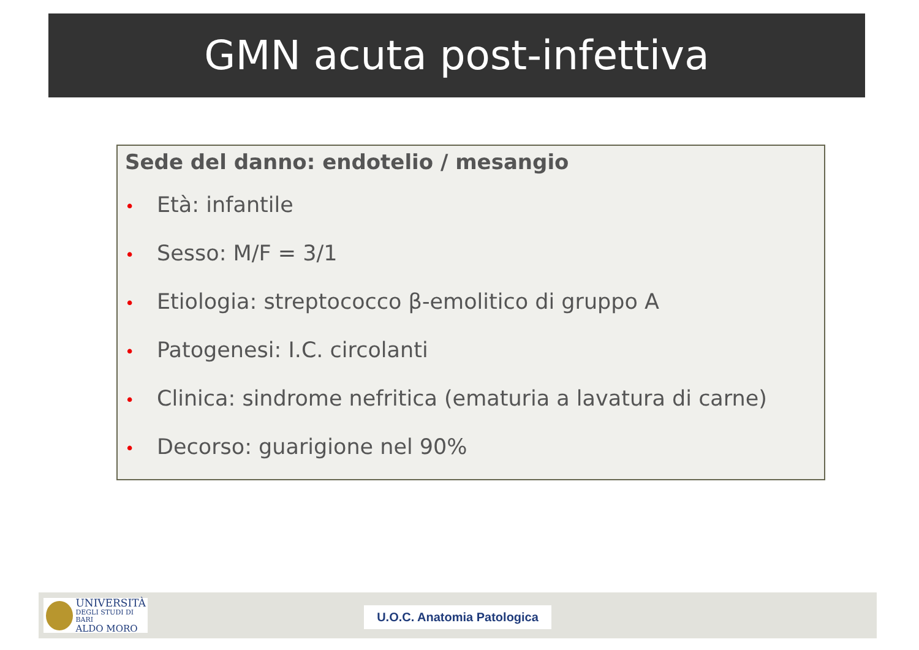GMN acuta post-infettiva
Sede del danno: endotelio / mesangio
• Età: infantile
• Sesso: M/F = 3/1
• Etiologia: streptococco β-emolitico di gruppo A
• Patogenesi: I.C. circolanti
• Clinica: sindrome nefritica (ematuria a lavatura di carne)
• Decorso: guarigione nel 90%
UNIVERSITÀ
DEGLI STUDI DI BARI
ALDO MORO
U.O.C. Anatomia Patologica